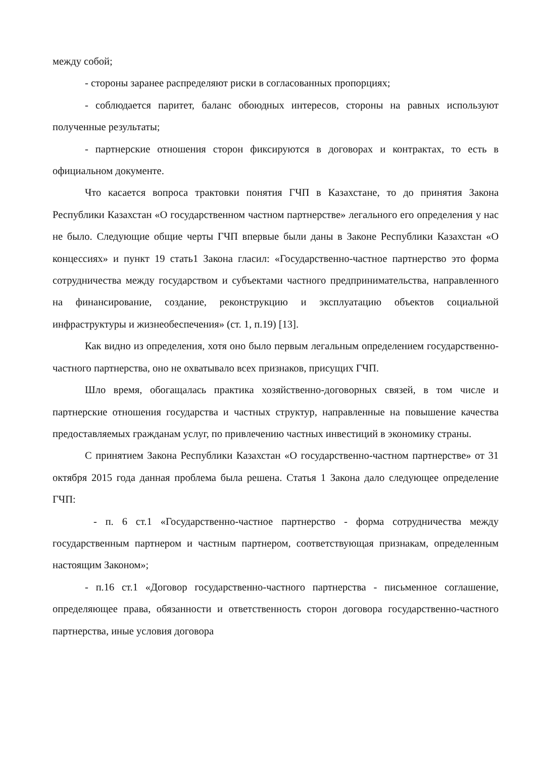между собой;
- стороны заранее распределяют риски в согласованных пропорциях;
- соблюдается паритет, баланс обоюдных интересов, стороны на равных используют полученные результаты;
- партнерские отношения сторон фиксируются в договорах и контрактах, то есть в официальном документе.
Что касается вопроса трактовки понятия ГЧП в Казахстане, то до принятия Закона Республики Казахстан «О государственном частном партнерстве» легального его определения у нас не было. Следующие общие черты ГЧП впервые были даны в Законе Республики Казахстан «О концессиях» и пункт 19 стать1 Закона гласил: «Государственно-частное партнерство это форма сотрудничества между государством и субъектами частного предпринимательства, направленного на финансирование, создание, реконструкцию и эксплуатацию объектов социальной инфраструктуры и жизнеобеспечения» (ст. 1, п.19) [13].
Как видно из определения, хотя оно было первым легальным определением государственно-частного партнерства, оно не охватывало всех признаков, присущих ГЧП.
Шло время, обогащалась практика хозяйственно-договорных связей, в том числе и партнерские отношения государства и частных структур, направленные на повышение качества предоставляемых гражданам услуг, по привлечению частных инвестиций в экономику страны.
С принятием Закона Республики Казахстан «О государственно-частном партнерстве» от 31 октября 2015 года данная проблема была решена. Статья 1 Закона дало следующее определение ГЧП:
- п. 6 ст.1 «Государственно-частное партнерство - форма сотрудничества между государственным партнером и частным партнером, соответствующая признакам, определенным настоящим Законом»;
- п.16 ст.1 «Договор государственно-частного партнерства - письменное соглашение, определяющее права, обязанности и ответственность сторон договора государственно-частного партнерства, иные условия договора